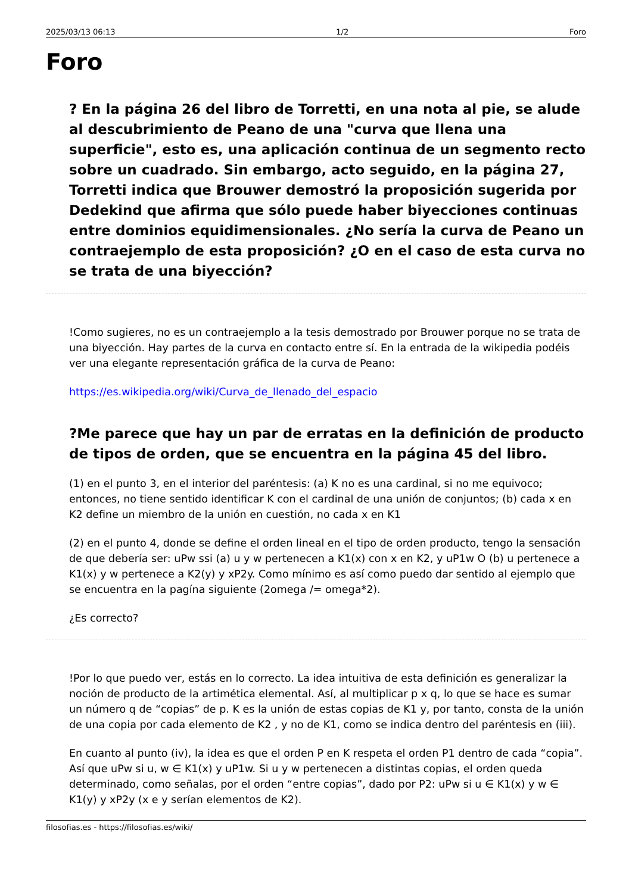2025/03/13 06:13 1/2 Foro
Foro
? En la página 26 del libro de Torretti, en una nota al pie, se alude al descubrimiento de Peano de una "curva que llena una superficie", esto es, una aplicación continua de un segmento recto sobre un cuadrado. Sin embargo, acto seguido, en la página 27, Torretti indica que Brouwer demostró la proposición sugerida por Dedekind que afirma que sólo puede haber biyecciones continuas entre dominios equidimensionales. ¿No sería la curva de Peano un contraejemplo de esta proposición? ¿O en el caso de esta curva no se trata de una biyección?
!Como sugieres, no es un contraejemplo a la tesis demostrado por Brouwer porque no se trata de una biyección. Hay partes de la curva en contacto entre sí. En la entrada de la wikipedia podéis ver una elegante representación gráfica de la curva de Peano:
https://es.wikipedia.org/wiki/Curva_de_llenado_del_espacio
?Me parece que hay un par de erratas en la definición de producto de tipos de orden, que se encuentra en la página 45 del libro.
(1) en el punto 3, en el interior del paréntesis: (a) K no es una cardinal, si no me equivoco; entonces, no tiene sentido identificar K con el cardinal de una unión de conjuntos; (b) cada x en K2 define un miembro de la unión en cuestión, no cada x en K1
(2) en el punto 4, donde se define el orden lineal en el tipo de orden producto, tengo la sensación de que debería ser: uPw ssi (a) u y w pertenecen a K1(x) con x en K2, y uP1w O (b) u pertenece a K1(x) y w pertenece a K2(y) y xP2y. Como mínimo es así como puedo dar sentido al ejemplo que se encuentra en la pagína siguiente (2omega /= omega*2).
¿Es correcto?
!Por lo que puedo ver, estás en lo correcto. La idea intuitiva de esta definición es generalizar la noción de producto de la artimética elemental. Así, al multiplicar p x q, lo que se hace es sumar un número q de “copias” de p. K es la unión de estas copias de K1 y, por tanto, consta de la unión de una copia por cada elemento de K2 , y no de K1, como se indica dentro del paréntesis en (iii).
En cuanto al punto (iv), la idea es que el orden P en K respeta el orden P1 dentro de cada “copia”. Así que uPw si u, w ∈ K1(x) y uP1w. Si u y w pertenecen a distintas copias, el orden queda determinado, como señalas, por el orden “entre copias”, dado por P2: uPw si u ∈ K1(x) y w ∈ K1(y) y xP2y (x e y serían elementos de K2).
filosofias.es - https://filosofias.es/wiki/